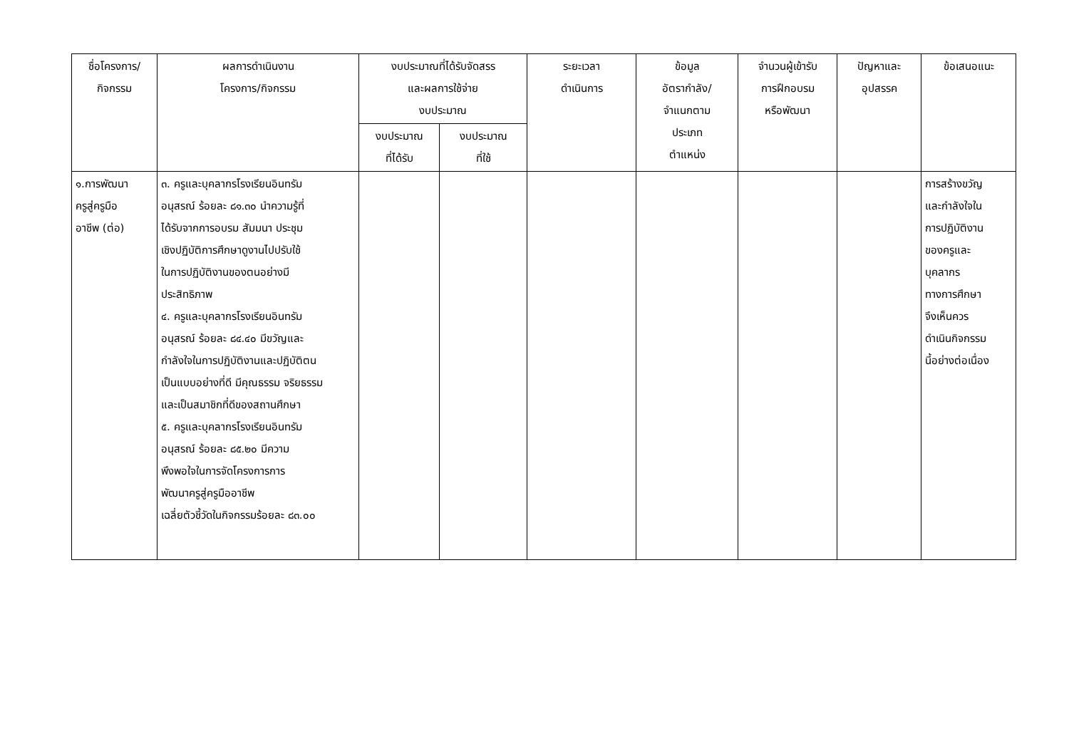| ชื่อโครงการ/ กิจกรรม | ผลการดำเนินงาน โครงการ/กิจกรรม | งบประมาณที่ได้รับจัดสรร และผลการใช้จ่าย งบประมาณ | | ระยะเวลา ดำเนินการ | ข้อมูล อัตรากำลัง/ จำแนกตาม ประเภท ตำแหน่ง | จำนวนผู้เข้ารับ การฝึกอบรม หรือพัฒนา | ปัญหาและ อุปสรรค | ข้อเสนอแนะ |
| --- | --- | --- | --- | --- | --- | --- | --- | --- |
| | | งบประมาณ ที่ได้รับ | งบประมาณ ที่ใช้ | | | | | |
| ๑.การพัฒนา ครูสู่ครูมือ อาชีพ (ต่อ) | ๓. ครูและบุคลากรโรงเรียนอินทรัม อนุสรณ์ ร้อยละ ๘๑.๓๐ นำความรู้ที่ ได้รับจากการอบรม สัมมนา ประชุม เชิงปฏิบัติการศึกษาดูงานไปปรับใช้ ในการปฏิบัติงานของตนอย่างมี ประสิทธิภาพ ๔. ครูและบุคลากรโรงเรียนอินทรัม อนุสรณ์ ร้อยละ ๘๔.๔๐ มีขวัญและ กำลังใจในการปฏิบัติงานและปฏิบัติตน เป็นแบบอย่างที่ดี มีคุณธรรม จริยธรรม และเป็นสมาชิกที่ดีของสถานศึกษา ๕. ครูและบุคลากรโรงเรียนอินทรัม อนุสรณ์ ร้อยละ ๘๕.๒๐ มีความ พึงพอใจในการจัดโครงการการ พัฒนาครูสู่ครูมืออาชีพ เฉลี่ยตัวชี้วัดในกิจกรรมร้อยละ ๘๓.๐๐ | | | | | | | การสร้างขวัญ และกำลังใจใน การปฏิบัติงาน ของครูและ บุคลากร ทางการศึกษา จึงเห็นควร ดำเนินกิจกรรม นี้อย่างต่อเนื่อง |